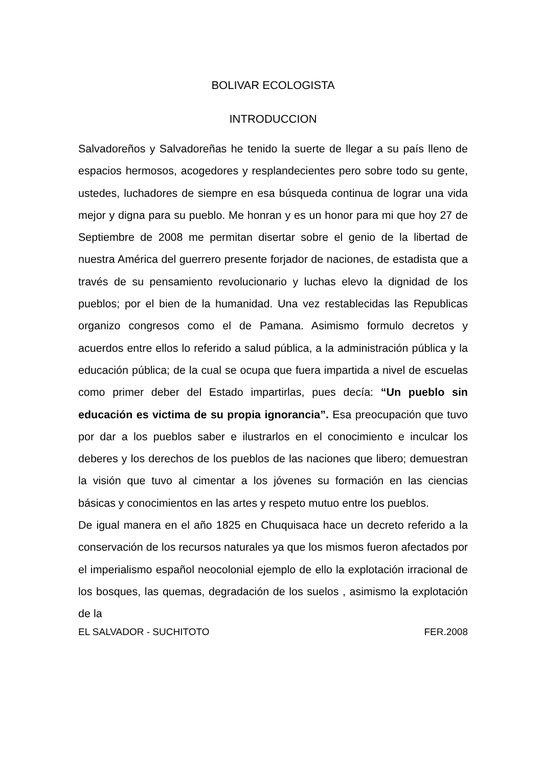BOLIVAR ECOLOGISTA
INTRODUCCION
Salvadoreños y Salvadoreñas he tenido la suerte de llegar a su país lleno de espacios hermosos, acogedores y resplandecientes pero sobre todo su gente, ustedes, luchadores de siempre en esa búsqueda continua de lograr una vida mejor y digna para su pueblo. Me honran y es un honor para mi que hoy 27 de Septiembre de 2008 me permitan disertar sobre el genio de la libertad de nuestra América del guerrero presente forjador de naciones, de estadista que a través de su pensamiento revolucionario y luchas elevo la dignidad de los pueblos; por el bien de la humanidad. Una vez restablecidas las Republicas organizo congresos como el de Pamana. Asimismo formulo decretos y acuerdos entre ellos lo referido a salud pública, a la administración pública y la educación pública; de la cual se ocupa que fuera impartida a nivel de escuelas como primer deber del Estado impartirlas, pues decía: “Un pueblo sin educación es victima de su propia ignorancia”. Esa preocupación que tuvo por dar a los pueblos saber e ilustrarlos en el conocimiento e inculcar los deberes y los derechos de los pueblos de las naciones que libero; demuestran la visión que tuvo al cimentar a los jóvenes su formación en las ciencias básicas y conocimientos en las artes y respeto mutuo entre los pueblos.
De igual manera en el año 1825 en Chuquisaca hace un decreto referido a la conservación de los recursos naturales ya que los mismos fueron afectados por el imperialismo español neocolonial ejemplo de ello la explotación irracional de los bosques, las quemas, degradación de los suelos , asimismo la explotación de la
EL SALVADOR - SUCHITOTO FER.2008